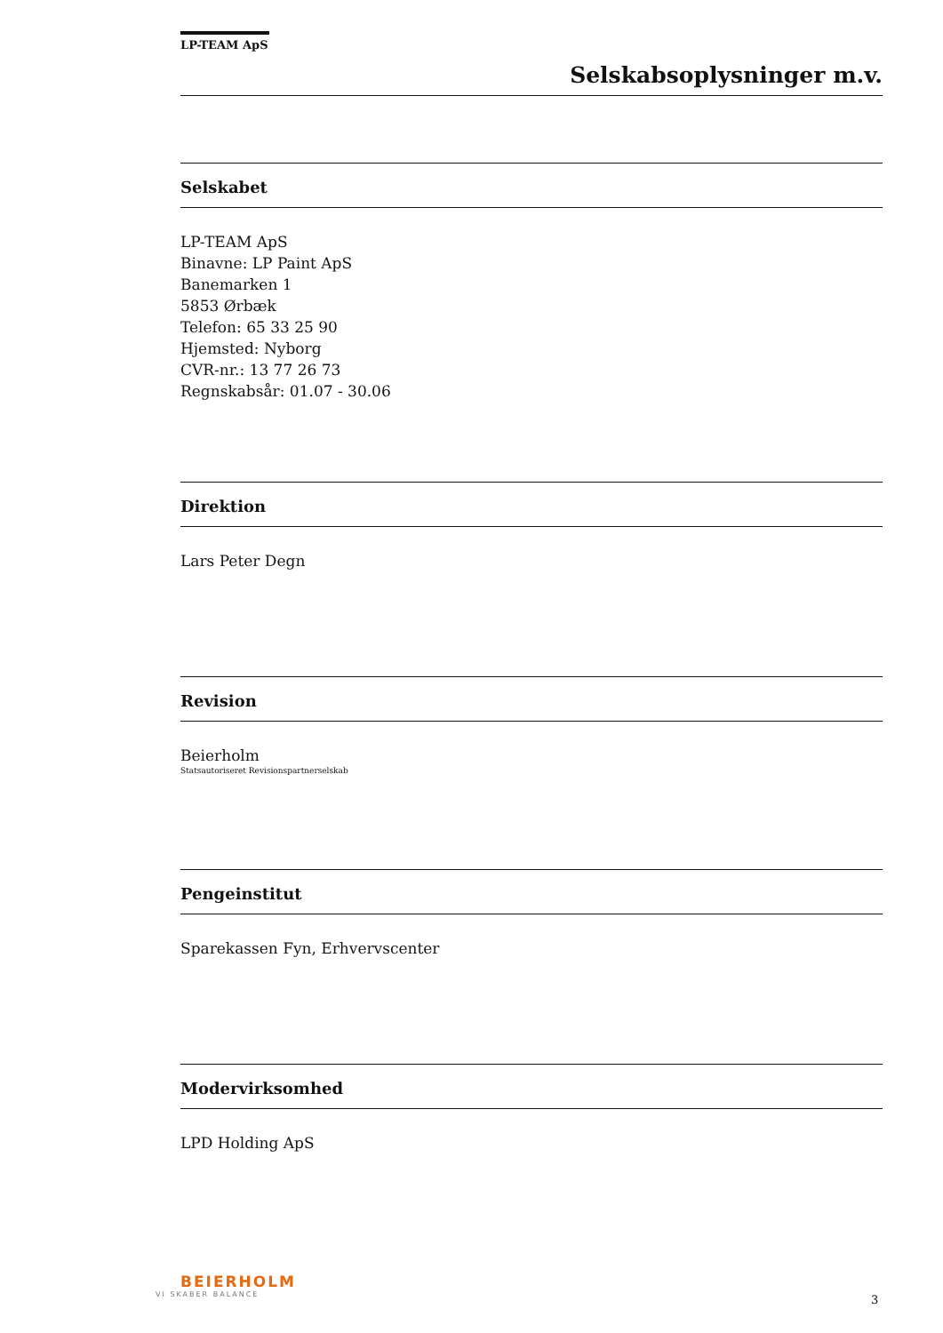LP-TEAM ApS
Selskabsoplysninger m.v.
Selskabet
LP-TEAM ApS
Binavne: LP Paint ApS
Banemarken 1
5853 Ørbæk
Telefon: 65 33 25 90
Hjemsted: Nyborg
CVR-nr.: 13 77 26 73
Regnskabsår: 01.07 - 30.06
Direktion
Lars Peter Degn
Revision
Beierholm
Statsautoriseret Revisionspartnerselskab
Pengeinstitut
Sparekassen Fyn, Erhvervscenter
Modervirksomhed
LPD Holding ApS
BEIERHOLM
VI SKABER BALANCE
3